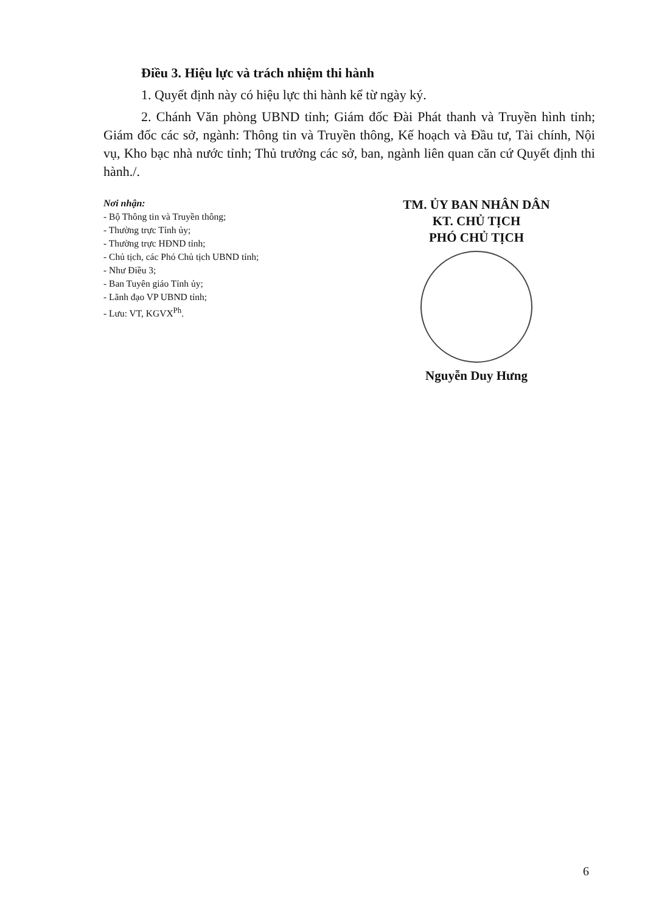Điều 3. Hiệu lực và trách nhiệm thi hành
1. Quyết định này có hiệu lực thi hành kể từ ngày ký.
2. Chánh Văn phòng UBND tỉnh; Giám đốc Đài Phát thanh và Truyền hình tỉnh; Giám đốc các sở, ngành: Thông tin và Truyền thông, Kế hoạch và Đầu tư, Tài chính, Nội vụ, Kho bạc nhà nước tỉnh; Thủ trưởng các sở, ban, ngành liên quan căn cứ Quyết định thi hành./.
Nơi nhận:
- Bộ Thông tin và Truyền thông;
- Thường trực Tỉnh ủy;
- Thường trực HĐND tỉnh;
- Chủ tịch, các Phó Chủ tịch UBND tỉnh;
- Như Điều 3;
- Ban Tuyên giáo Tỉnh ủy;
- Lãnh đạo VP UBND tỉnh;
- Lưu: VT, KGVX<sup>Ph</sup>.
TM. ỦY BAN NHÂN DÂN
KT. CHỦ TỊCH
PHÓ CHỦ TỊCH
Nguyễn Duy Hưng
6